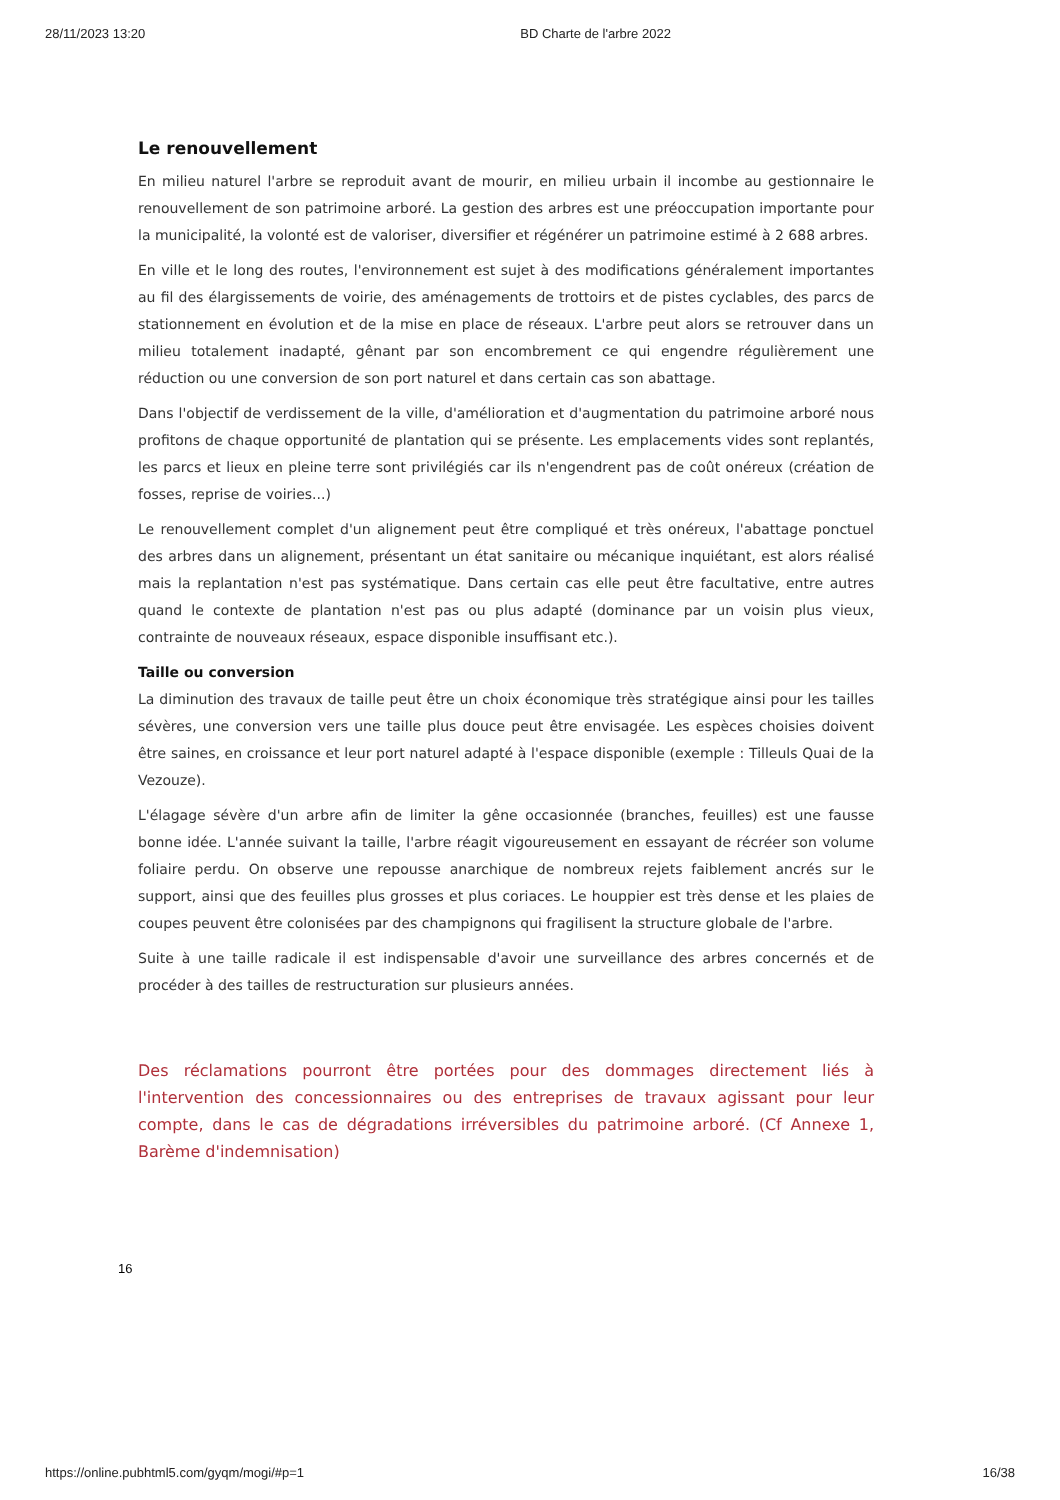28/11/2023 13:20 BD Charte de l'arbre 2022
Le renouvellement
En milieu naturel l'arbre se reproduit avant de mourir, en milieu urbain il incombe au gestionnaire le renouvellement de son patrimoine arboré. La gestion des arbres est une préoccupation importante pour la municipalité, la volonté est de valoriser, diversifier et régénérer un patrimoine estimé à 2 688 arbres.
En ville et le long des routes, l'environnement est sujet à des modifications généralement importantes au fil des élargissements de voirie, des aménagements de trottoirs et de pistes cyclables, des parcs de stationnement en évolution et de la mise en place de réseaux. L'arbre peut alors se retrouver dans un milieu totalement inadapté, gênant par son encombrement ce qui engendre régulièrement une réduction ou une conversion de son port naturel et dans certain cas son abattage.
Dans l'objectif de verdissement de la ville, d'amélioration et d'augmentation du patrimoine arboré nous profitons de chaque opportunité de plantation qui se présente. Les emplacements vides sont replantés, les parcs et lieux en pleine terre sont privilégiés car ils n'engendrent pas de coût onéreux (création de fosses, reprise de voiries...)
Le renouvellement complet d'un alignement peut être compliqué et très onéreux, l'abattage ponctuel des arbres dans un alignement, présentant un état sanitaire ou mécanique inquiétant, est alors réalisé mais la replantation n'est pas systématique. Dans certain cas elle peut être facultative, entre autres quand le contexte de plantation n'est pas ou plus adapté (dominance par un voisin plus vieux, contrainte de nouveaux réseaux, espace disponible insuffisant etc.).
Taille ou conversion
La diminution des travaux de taille peut être un choix économique très stratégique ainsi pour les tailles sévères, une conversion vers une taille plus douce peut être envisagée. Les espèces choisies doivent être saines, en croissance et leur port naturel adapté à l'espace disponible (exemple : Tilleuls Quai de la Vezouze).
L'élagage sévère d'un arbre afin de limiter la gêne occasionnée (branches, feuilles) est une fausse bonne idée. L'année suivant la taille, l'arbre réagit vigoureusement en essayant de récréer son volume foliaire perdu. On observe une repousse anarchique de nombreux rejets faiblement ancrés sur le support, ainsi que des feuilles plus grosses et plus coriaces. Le houppier est très dense et les plaies de coupes peuvent être colonisées par des champignons qui fragilisent la structure globale de l'arbre.
Suite à une taille radicale il est indispensable d'avoir une surveillance des arbres concernés et de procéder à des tailles de restructuration sur plusieurs années.
Des réclamations pourront être portées pour des dommages directement liés à l'intervention des concessionnaires ou des entreprises de travaux agissant pour leur compte, dans le cas de dégradations irréversibles du patrimoine arboré. (Cf Annexe 1, Barème d'indemnisation)
16
https://online.pubhtml5.com/gyqm/mogi/#p=1 16/38